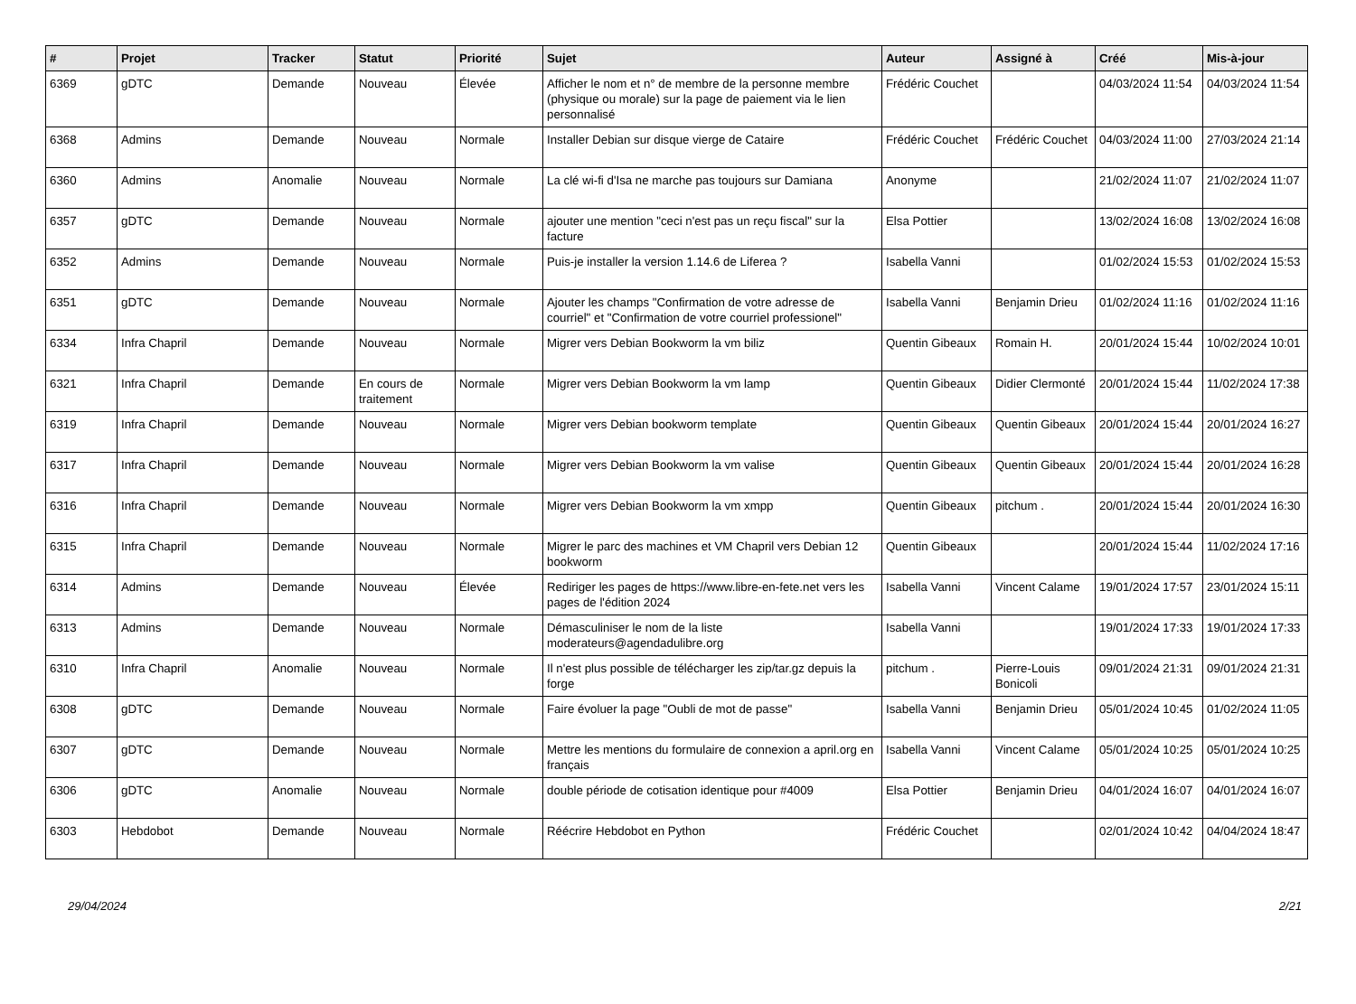| # | Projet | Tracker | Statut | Priorité | Sujet | Auteur | Assigné à | Créé | Mis-à-jour |
| --- | --- | --- | --- | --- | --- | --- | --- | --- | --- |
| 6369 | gDTC | Demande | Nouveau | Élevée | Afficher le nom et n° de membre de la personne membre (physique ou morale) sur la page de paiement via le lien personnalisé | Frédéric Couchet | | 04/03/2024 11:54 | 04/03/2024 11:54 |
| 6368 | Admins | Demande | Nouveau | Normale | Installer Debian sur disque vierge de Cataire | Frédéric Couchet | Frédéric Couchet | 04/03/2024 11:00 | 27/03/2024 21:14 |
| 6360 | Admins | Anomalie | Nouveau | Normale | La clé wi-fi d'Isa ne marche pas toujours sur Damiana | Anonyme | | 21/02/2024 11:07 | 21/02/2024 11:07 |
| 6357 | gDTC | Demande | Nouveau | Normale | ajouter une mention "ceci n'est pas un reçu fiscal" sur la facture | Elsa Pottier | | 13/02/2024 16:08 | 13/02/2024 16:08 |
| 6352 | Admins | Demande | Nouveau | Normale | Puis-je installer la version 1.14.6 de Liferea ? | Isabella Vanni | | 01/02/2024 15:53 | 01/02/2024 15:53 |
| 6351 | gDTC | Demande | Nouveau | Normale | Ajouter les champs "Confirmation de votre adresse de courriel" et "Confirmation de votre courriel professionel" | Isabella Vanni | Benjamin Drieu | 01/02/2024 11:16 | 01/02/2024 11:16 |
| 6334 | Infra Chapril | Demande | Nouveau | Normale | Migrer vers Debian Bookworm la vm biliz | Quentin Gibeaux | Romain H. | 20/01/2024 15:44 | 10/02/2024 10:01 |
| 6321 | Infra Chapril | Demande | En cours de traitement | Normale | Migrer vers Debian Bookworm la vm lamp | Quentin Gibeaux | Didier Clermonté | 20/01/2024 15:44 | 11/02/2024 17:38 |
| 6319 | Infra Chapril | Demande | Nouveau | Normale | Migrer vers Debian bookworm template | Quentin Gibeaux | Quentin Gibeaux | 20/01/2024 15:44 | 20/01/2024 16:27 |
| 6317 | Infra Chapril | Demande | Nouveau | Normale | Migrer vers Debian Bookworm la vm valise | Quentin Gibeaux | Quentin Gibeaux | 20/01/2024 15:44 | 20/01/2024 16:28 |
| 6316 | Infra Chapril | Demande | Nouveau | Normale | Migrer vers Debian Bookworm la vm xmpp | Quentin Gibeaux | pitchum . | 20/01/2024 15:44 | 20/01/2024 16:30 |
| 6315 | Infra Chapril | Demande | Nouveau | Normale | Migrer le parc des machines et VM Chapril vers Debian 12 bookworm | Quentin Gibeaux | | 20/01/2024 15:44 | 11/02/2024 17:16 |
| 6314 | Admins | Demande | Nouveau | Élevée | Rediriger les pages de https://www.libre-en-fete.net vers les pages de l'édition 2024 | Isabella Vanni | Vincent Calame | 19/01/2024 17:57 | 23/01/2024 15:11 |
| 6313 | Admins | Demande | Nouveau | Normale | Démasculiniser le nom de la liste moderateurs@agendadulibre.org | Isabella Vanni | | 19/01/2024 17:33 | 19/01/2024 17:33 |
| 6310 | Infra Chapril | Anomalie | Nouveau | Normale | Il n'est plus possible de télécharger les zip/tar.gz depuis la forge | pitchum . | Pierre-Louis Bonicoli | 09/01/2024 21:31 | 09/01/2024 21:31 |
| 6308 | gDTC | Demande | Nouveau | Normale | Faire évoluer la page "Oubli de mot de passe" | Isabella Vanni | Benjamin Drieu | 05/01/2024 10:45 | 01/02/2024 11:05 |
| 6307 | gDTC | Demande | Nouveau | Normale | Mettre les mentions du formulaire de connexion a april.org en français | Isabella Vanni | Vincent Calame | 05/01/2024 10:25 | 05/01/2024 10:25 |
| 6306 | gDTC | Anomalie | Nouveau | Normale | double période de cotisation identique pour #4009 | Elsa Pottier | Benjamin Drieu | 04/01/2024 16:07 | 04/01/2024 16:07 |
| 6303 | Hebdobot | Demande | Nouveau | Normale | Réécrire Hebdobot en Python | Frédéric Couchet | | 02/01/2024 10:42 | 04/04/2024 18:47 |
29/04/2024 2/21